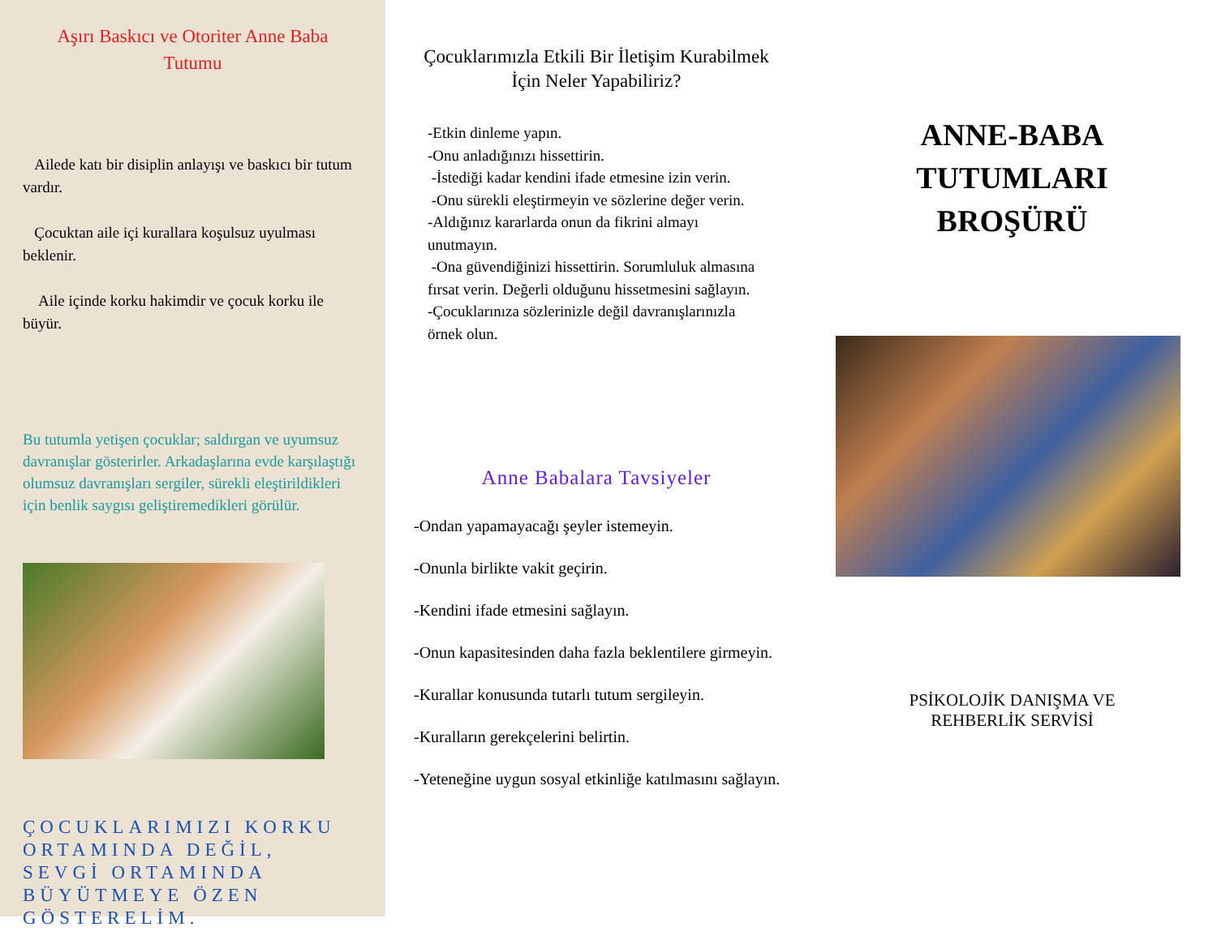Aşırı Baskıcı ve Otoriter Anne Baba
Tutumu
Ailede katı bir disiplin anlayışı ve baskıcı bir tutum vardır.
Çocuktan aile içi kurallara koşulsuz uyulması beklenir.
Aile içinde korku hakimdir ve çocuk korku ile büyür.
Bu tutumla yetişen çocuklar; saldırgan ve uyumsuz davranışlar gösterirler. Arkadaşlarına evde karşılaştığı olumsuz davranışları sergiler, sürekli eleştirildikleri için benlik saygısı geliştiremedikleri görülür.
ÇOCUKLARIMIZI KORKU ORTAMINDA DEĞİL, SEVGİ ORTAMINDA BÜYÜTMEYE ÖZEN GÖSTERELİM.
Çocuklarımızla Etkili Bir İletişim Kurabilmek
İçin Neler Yapabiliriz?
-Etkin dinleme yapın.
-Onu anladığınızı hissettirin.
-İstediği kadar kendini ifade etmesine izin verin.
-Onu sürekli eleştirmeyin ve sözlerine değer verin.
-Aldığınız kararlarda onun da fikrini almayı unutmayın.
-Ona güvendiğinizi hissettirin. Sorumluluk almasına fırsat verin. Değerli olduğunu hissetmesini sağlayın.
-Çocuklarınıza sözlerinizle değil davranışlarınızla örnek olun.
Anne Babalara Tavsiyeler
-Ondan yapamayacağı şeyler istemeyin.
-Onunla birlikte vakit geçirin.
-Kendini ifade etmesini sağlayın.
-Onun kapasitesinden daha fazla beklentilere girmeyin.
-Kurallar konusunda tutarlı tutum sergileyin.
-Kuralların gerekçelerini belirtin.
-Yeteneğine uygun sosyal etkinliğe katılmasını sağlayın.
ANNE-BABA
TUTUMLARI
BROŞÜRÜ
PSİKOLOJİK DANIŞMA VE
REHBERLİK SERVİSİ